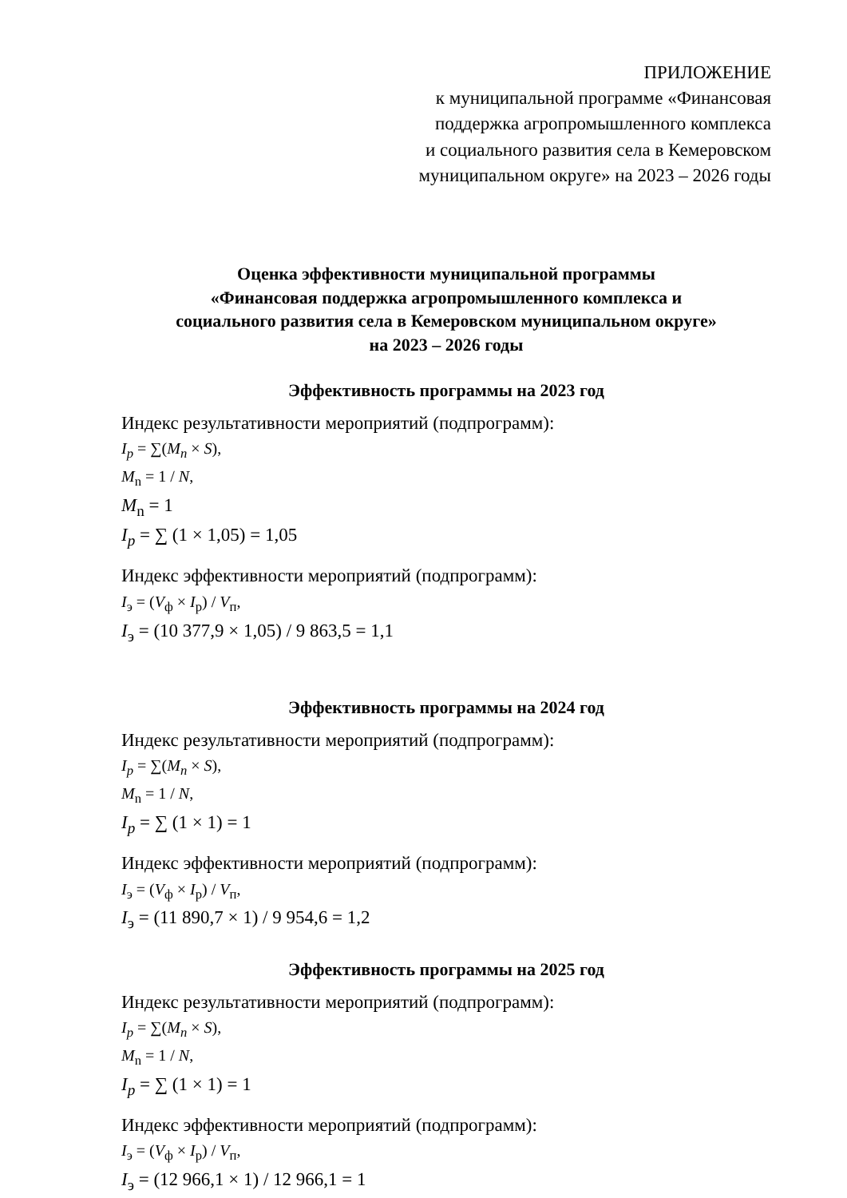ПРИЛОЖЕНИЕ
к муниципальной программе «Финансовая
поддержка агропромышленного комплекса
и социального развития села в Кемеровском
муниципальном округе» на 2023 – 2026 годы
Оценка эффективности муниципальной программы
«Финансовая поддержка агропромышленного комплекса и
социального развития села в Кемеровском муниципальном округе»
на 2023 – 2026 годы
Эффективность программы на 2023 год
Индекс результативности мероприятий (подпрограмм):
I<sub>p</sub> = ∑(M<sub>n</sub> × S),
M<sub>n</sub> = 1 / N,
M<sub>n</sub> = 1
I<sub>p</sub> = ∑ (1 × 1,05) = 1,05
Индекс эффективности мероприятий (подпрограмм):
I<sub>э</sub> = (V<sub>ф</sub> × I<sub>р</sub>) / V<sub>п</sub>,
I<sub>э</sub> = (10 377,9 × 1,05) / 9 863,5 = 1,1
Эффективность программы на 2024 год
Индекс результативности мероприятий (подпрограмм):
I<sub>p</sub> = ∑(M<sub>n</sub> × S),
M<sub>n</sub> = 1 / N,
I<sub>p</sub> = ∑ (1 × 1) = 1
Индекс эффективности мероприятий (подпрограмм):
I<sub>э</sub> = (V<sub>ф</sub> × I<sub>р</sub>) / V<sub>п</sub>,
I<sub>э</sub> = (11 890,7 × 1) / 9 954,6 = 1,2
Эффективность программы на 2025 год
Индекс результативности мероприятий (подпрограмм):
I<sub>p</sub> = ∑(M<sub>n</sub> × S),
M<sub>n</sub> = 1 / N,
I<sub>p</sub> = ∑ (1 × 1) = 1
Индекс эффективности мероприятий (подпрограмм):
I<sub>э</sub> = (V<sub>ф</sub> × I<sub>р</sub>) / V<sub>п</sub>,
I<sub>э</sub> = (12 966,1 × 1) / 12 966,1 = 1